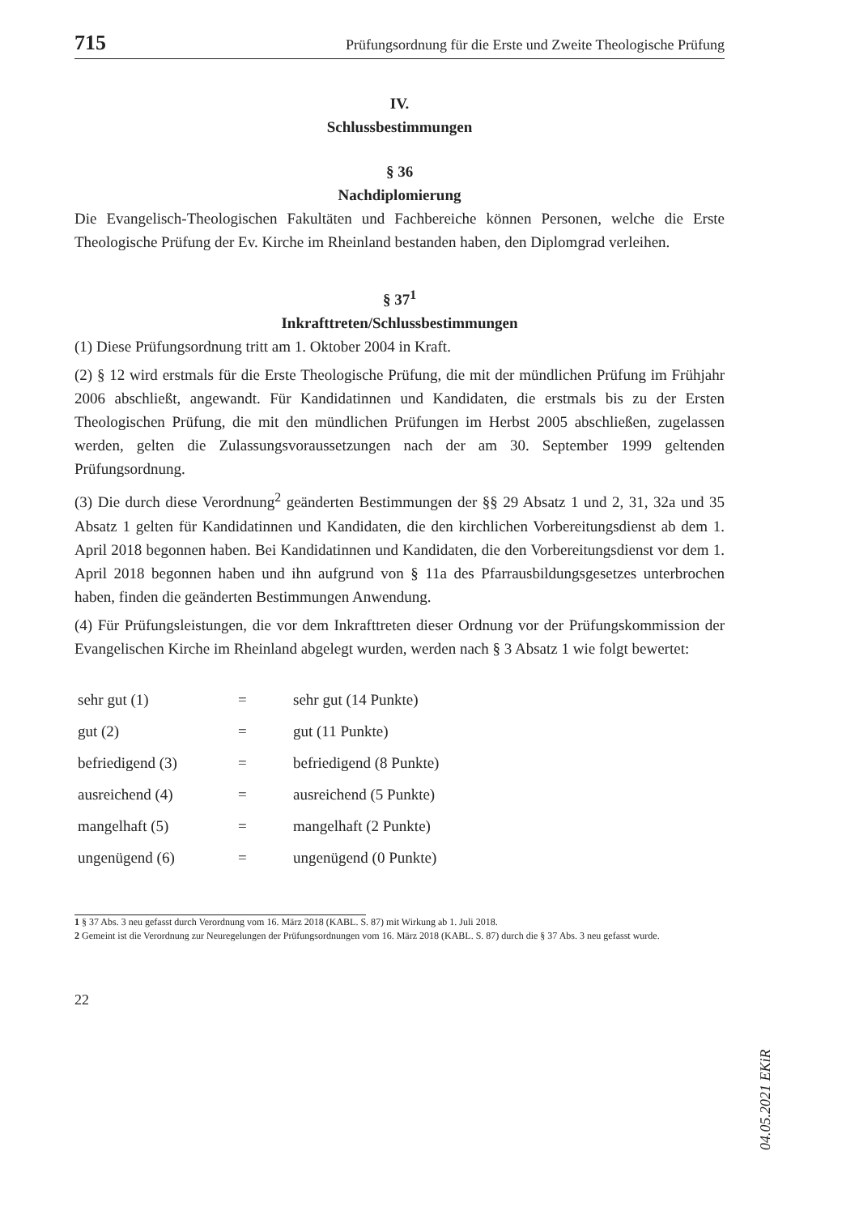715 Prüfungsordnung für die Erste und Zweite Theologische Prüfung
IV.
Schlussbestimmungen
§ 36
Nachdiplomierung
Die Evangelisch-Theologischen Fakultäten und Fachbereiche können Personen, welche die Erste Theologische Prüfung der Ev. Kirche im Rheinland bestanden haben, den Diplomgrad verleihen.
§ 37<sup>1</sup>
Inkrafttreten/Schlussbestimmungen
(1) Diese Prüfungsordnung tritt am 1. Oktober 2004 in Kraft.
(2) § 12 wird erstmals für die Erste Theologische Prüfung, die mit der mündlichen Prüfung im Frühjahr 2006 abschließt, angewandt. Für Kandidatinnen und Kandidaten, die erstmals bis zu der Ersten Theologischen Prüfung, die mit den mündlichen Prüfungen im Herbst 2005 abschließen, zugelassen werden, gelten die Zulassungsvoraussetzungen nach der am 30. September 1999 geltenden Prüfungsordnung.
(3) Die durch diese Verordnung<sup>2</sup> geänderten Bestimmungen der §§ 29 Absatz 1 und 2, 31, 32a und 35 Absatz 1 gelten für Kandidatinnen und Kandidaten, die den kirchlichen Vorbereitungsdienst ab dem 1. April 2018 begonnen haben. Bei Kandidatinnen und Kandidaten, die den Vorbereitungsdienst vor dem 1. April 2018 begonnen haben und ihn aufgrund von § 11a des Pfarrausbildungsgesetzes unterbrochen haben, finden die geänderten Bestimmungen Anwendung.
(4) Für Prüfungsleistungen, die vor dem Inkrafttreten dieser Ordnung vor der Prüfungskommission der Evangelischen Kirche im Rheinland abgelegt wurden, werden nach § 3 Absatz 1 wie folgt bewertet:
| sehr gut (1) | = | sehr gut (14 Punkte) |
| gut (2) | = | gut (11 Punkte) |
| befriedigend (3) | = | befriedigend (8 Punkte) |
| ausreichend (4) | = | ausreichend (5 Punkte) |
| mangelhaft (5) | = | mangelhaft (2 Punkte) |
| ungenügend (6) | = | ungenügend (0 Punkte) |
1 § 37 Abs. 3 neu gefasst durch Verordnung vom 16. März 2018 (KABL. S. 87) mit Wirkung ab 1. Juli 2018.
2 Gemeint ist die Verordnung zur Neuregelungen der Prüfungsordnungen vom 16. März 2018 (KABL. S. 87) durch die § 37 Abs. 3 neu gefasst wurde.
22
04.05.2021 EKiR